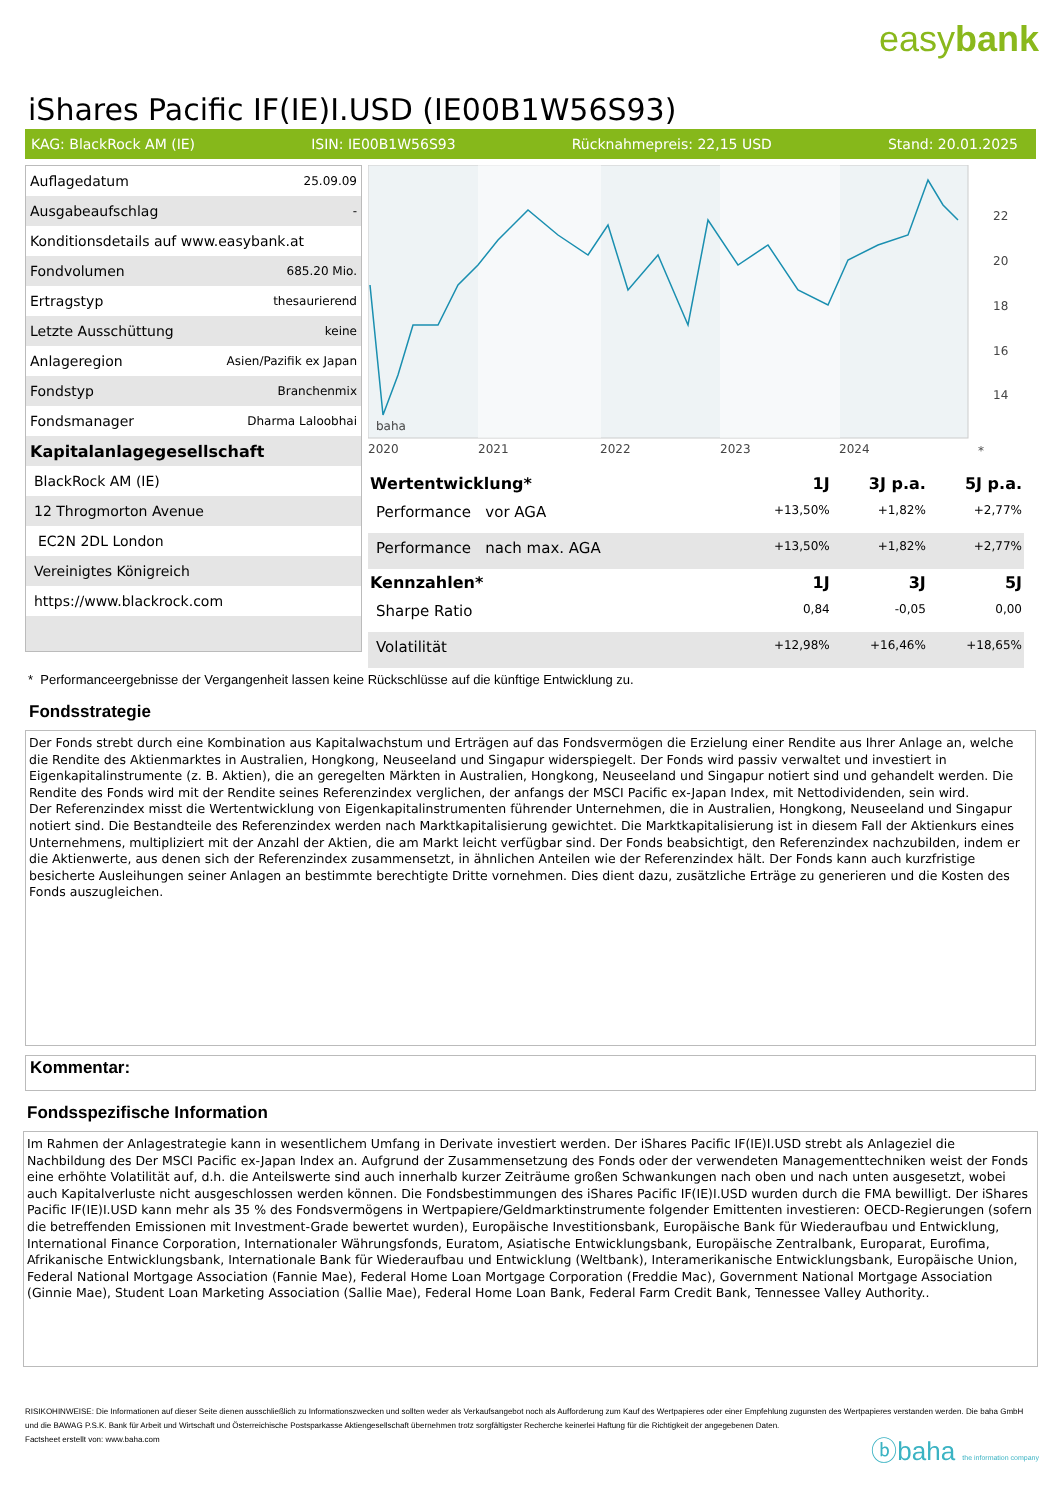easybank
iShares Pacific IF(IE)I.USD (IE00B1W56S93)
KAG: BlackRock AM (IE) ISIN: IE00B1W56S93 Rücknahmepreis: 22,15 USD Stand: 20.01.2025
| Auflagedatum | 25.09.09 |
| Ausgabeaufschlag | - |
| Konditionsdetails auf www.easybank.at | |
| Fondvolumen | 685.20 Mio. |
| Ertragstyp | thesaurierend |
| Letzte Ausschüttung | keine |
| Anlageregion | Asien/Pazifik ex Japan |
| Fondstyp | Branchenmix |
| Fondsmanager | Dharma Laloobhai |
| Kapitalanlagegesellschaft | |
| BlackRock AM (IE) | |
| 12 Throgmorton Avenue | |
| EC2N 2DL London | |
| Vereinigtes Königreich | |
| https://www.blackrock.com | |
22
20
18
16
14
2020
2021
2022
2023
2024
*
baha
| Wertentwicklung* | 1J | 3J p.a. | 5J p.a. |
| --- | --- | --- | --- |
| Performance vor AGA | +13,50% | +1,82% | +2,77% |
| Performance nach max. AGA | +13,50% | +1,82% | +2,77% |
| Kennzahlen* | 1J | 3J | 5J |
| Sharpe Ratio | 0,84 | -0,05 | 0,00 |
| Volatilität | +12,98% | +16,46% | +18,65% |
* Performanceergebnisse der Vergangenheit lassen keine Rückschlüsse auf die künftige Entwicklung zu.
Fondsstrategie
Der Fonds strebt durch eine Kombination aus Kapitalwachstum und Erträgen auf das Fondsvermögen die Erzielung einer Rendite aus Ihrer Anlage an, welche die Rendite des Aktienmarktes in Australien, Hongkong, Neuseeland und Singapur widerspiegelt. Der Fonds wird passiv verwaltet und investiert in Eigenkapitalinstrumente (z. B. Aktien), die an geregelten Märkten in Australien, Hongkong, Neuseeland und Singapur notiert sind und gehandelt werden. Die Rendite des Fonds wird mit der Rendite seines Referenzindex verglichen, der anfangs der MSCI Pacific ex-Japan Index, mit Nettodividenden, sein wird.
Der Referenzindex misst die Wertentwicklung von Eigenkapitalinstrumenten führender Unternehmen, die in Australien, Hongkong, Neuseeland und Singapur notiert sind. Die Bestandteile des Referenzindex werden nach Marktkapitalisierung gewichtet. Die Marktkapitalisierung ist in diesem Fall der Aktienkurs eines Unternehmens, multipliziert mit der Anzahl der Aktien, die am Markt leicht verfügbar sind. Der Fonds beabsichtigt, den Referenzindex nachzubilden, indem er die Aktienwerte, aus denen sich der Referenzindex zusammensetzt, in ähnlichen Anteilen wie der Referenzindex hält. Der Fonds kann auch kurzfristige besicherte Ausleihungen seiner Anlagen an bestimmte berechtigte Dritte vornehmen. Dies dient dazu, zusätzliche Erträge zu generieren und die Kosten des Fonds auszugleichen.
Kommentar:
Fondsspezifische Information
Im Rahmen der Anlagestrategie kann in wesentlichem Umfang in Derivate investiert werden. Der iShares Pacific IF(IE)I.USD strebt als Anlageziel die Nachbildung des Der MSCI Pacific ex-Japan Index an. Aufgrund der Zusammensetzung des Fonds oder der verwendeten Managementtechniken weist der Fonds eine erhöhte Volatilität auf, d.h. die Anteilswerte sind auch innerhalb kurzer Zeiträume großen Schwankungen nach oben und nach unten ausgesetzt, wobei auch Kapitalverluste nicht ausgeschlossen werden können. Die Fondsbestimmungen des iShares Pacific IF(IE)I.USD wurden durch die FMA bewilligt. Der iShares Pacific IF(IE)I.USD kann mehr als 35 % des Fondsvermögens in Wertpapiere/Geldmarktinstrumente folgender Emittenten investieren: OECD-Regierungen (sofern die betreffenden Emissionen mit Investment-Grade bewertet wurden), Europäische Investitionsbank, Europäische Bank für Wiederaufbau und Entwicklung, International Finance Corporation, Internationaler Währungsfonds, Euratom, Asiatische Entwicklungsbank, Europäische Zentralbank, Europarat, Eurofima, Afrikanische Entwicklungsbank, Internationale Bank für Wiederaufbau und Entwicklung (Weltbank), Interamerikanische Entwicklungsbank, Europäische Union, Federal National Mortgage Association (Fannie Mae), Federal Home Loan Mortgage Corporation (Freddie Mac), Government National Mortgage Association (Ginnie Mae), Student Loan Marketing Association (Sallie Mae), Federal Home Loan Bank, Federal Farm Credit Bank, Tennessee Valley Authority..
RISIKOHINWEISE: Die Informationen auf dieser Seite dienen ausschließlich zu Informationszwecken und sollten weder als Verkaufsangebot noch als Aufforderung zum Kauf des Wertpapieres oder einer Empfehlung zugunsten des Wertpapieres verstanden werden. Die baha GmbH und die BAWAG P.S.K. Bank für Arbeit und Wirtschaft und Österreichische Postsparkasse Aktiengesellschaft übernehmen trotz sorgfältigster Recherche keinerlei Haftung für die Richtigkeit der angegebenen Daten.
Factsheet erstellt von: www.baha.com
ⓑbaha the information company